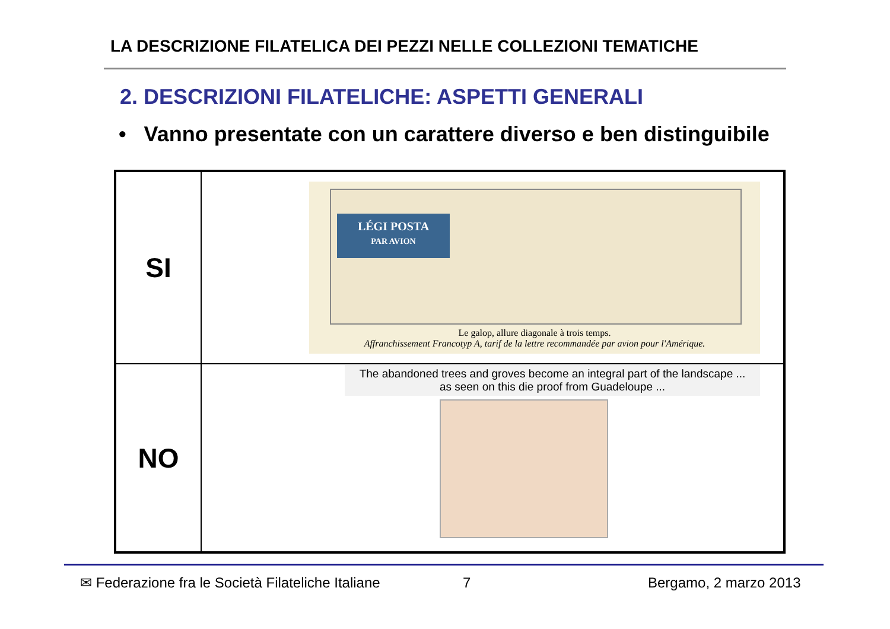LA DESCRIZIONE FILATELICA DEI PEZZI NELLE COLLEZIONI TEMATICHE
2. DESCRIZIONI FILATELICHE: ASPETTI GENERALI
• Vanno presentate con un carattere diverso e ben distinguibile
| SI | LÉGI POSTA PAR AVION Le galop, allure diagonale à trois temps. Affranchissement Francotyp A, tarif de la lettre recommandée par avion pour l'Amérique. |
| NO | The abandoned trees and groves become an integral part of the landscape ... as seen on this die proof from Guadeloupe ... |
✉ Federazione fra le Società Filateliche Italiane
7 Bergamo, 2 marzo 2013